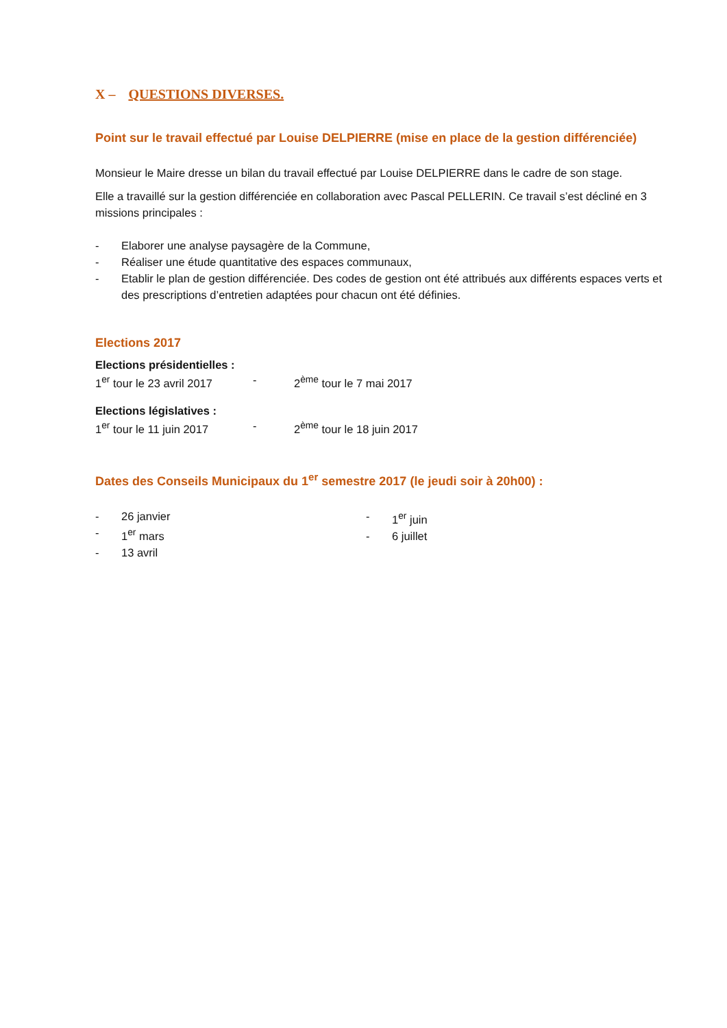X – QUESTIONS DIVERSES.
Point sur le travail effectué par Louise DELPIERRE (mise en place de la gestion différenciée)
Monsieur le Maire dresse un bilan du travail effectué par Louise DELPIERRE dans le cadre de son stage.
Elle a travaillé sur la gestion différenciée en collaboration avec Pascal PELLERIN. Ce travail s’est décliné en 3 missions principales :
- Elaborer une analyse paysagère de la Commune,
- Réaliser une étude quantitative des espaces communaux,
- Etablir le plan de gestion différenciée. Des codes de gestion ont été attribués aux différents espaces verts et des prescriptions d’entretien adaptées pour chacun ont été définies.
Elections 2017
Elections présidentielles :
1<sup>er</sup> tour le 23 avril 2017 - 2<sup>ème</sup> tour le 7 mai 2017
Elections législatives :
1<sup>er</sup> tour le 11 juin 2017 - 2<sup>ème</sup> tour le 18 juin 2017
Dates des Conseils Municipaux du 1<sup>er</sup> semestre 2017 (le jeudi soir à 20h00) :
- 26 janvier
- 1<sup>er</sup> mars
- 13 avril
- 1<sup>er</sup> juin
- 6 juillet